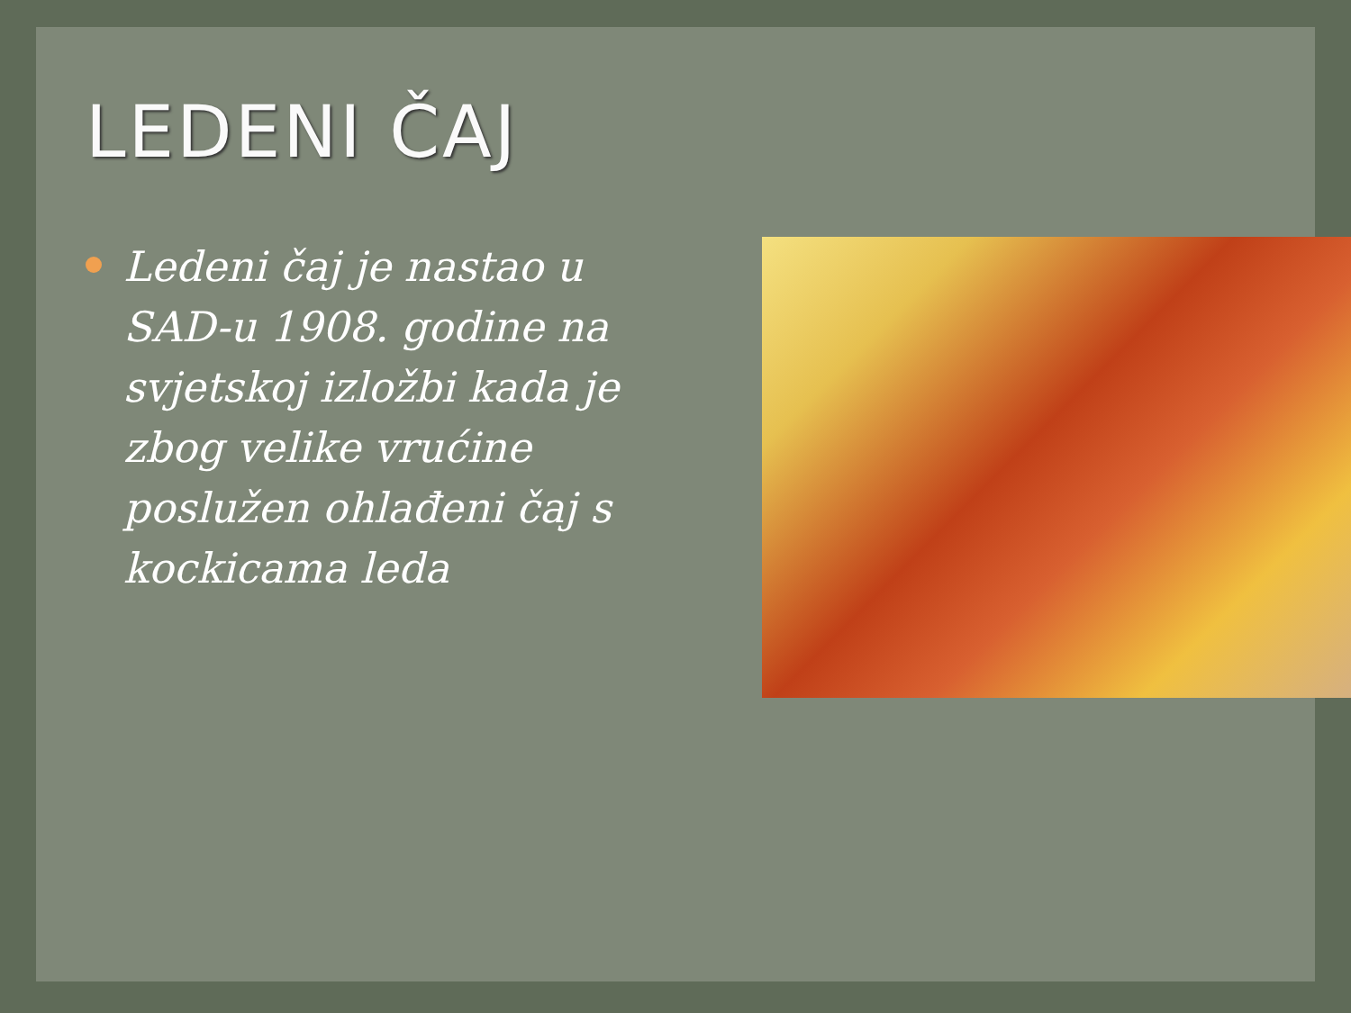LEDENI ČAJ
Ledeni čaj je nastao u SAD-u 1908. godine na svjetskoj izložbi kada je zbog velike vrućine poslužen ohlađeni čaj s kockicama leda